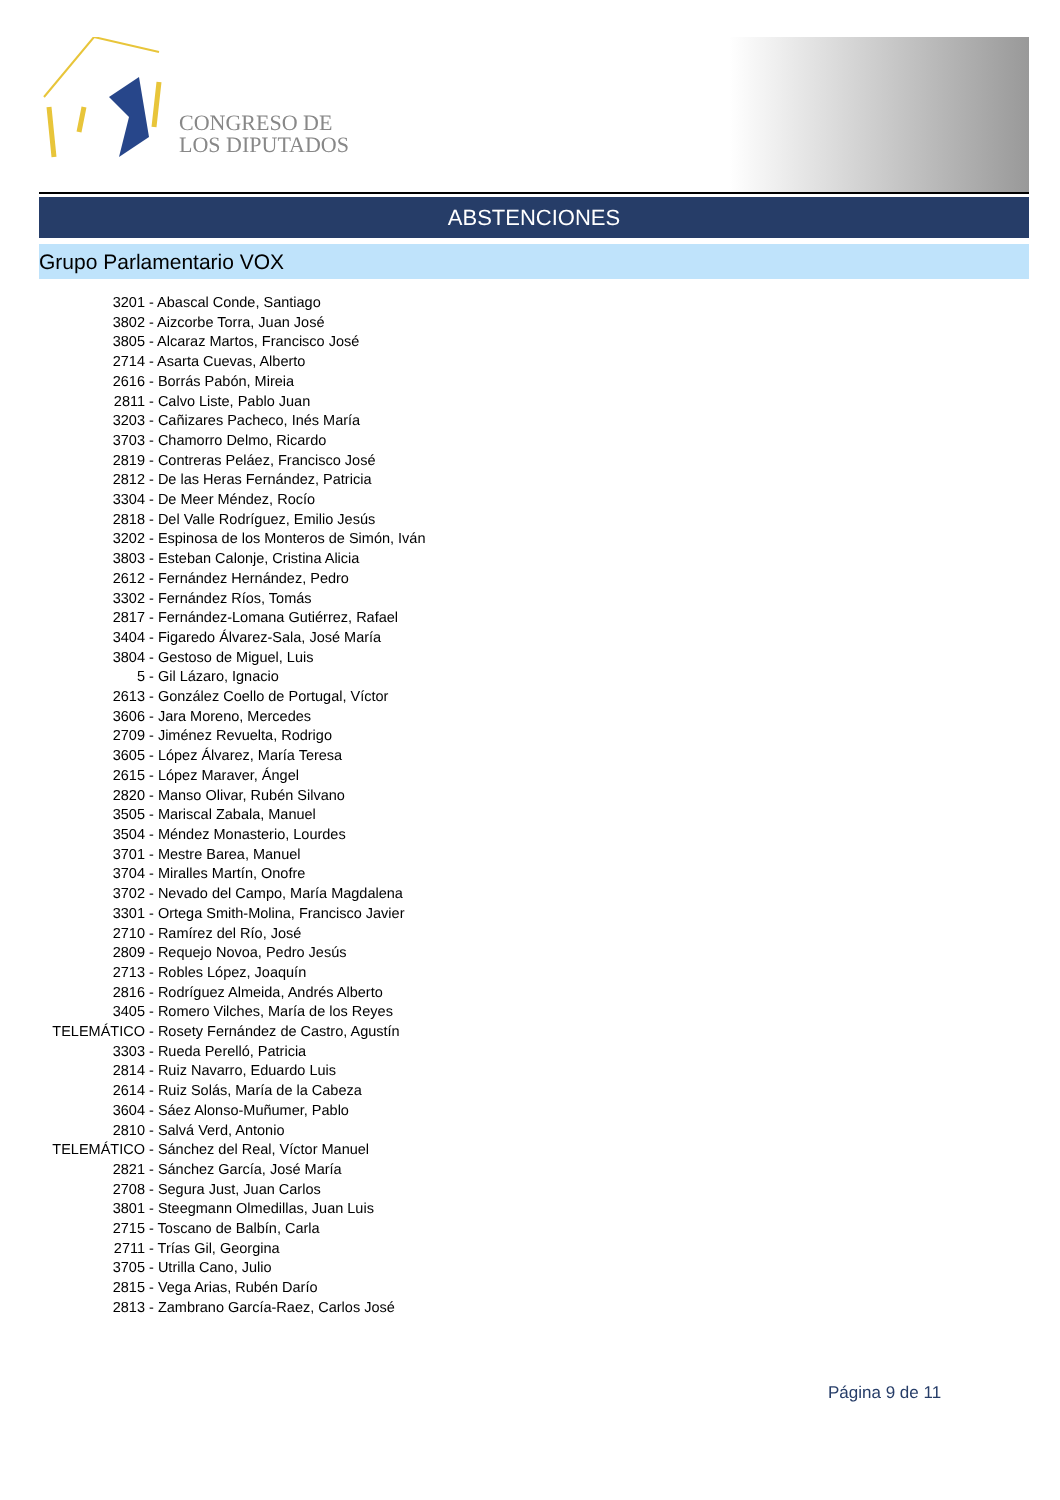CONGRESO DE
LOS DIPUTADOS
ABSTENCIONES
Grupo Parlamentario VOX
3201 - Abascal Conde, Santiago
3802 - Aizcorbe Torra, Juan José
3805 - Alcaraz Martos, Francisco José
2714 - Asarta Cuevas, Alberto
2616 - Borrás Pabón, Mireia
2811 - Calvo Liste, Pablo Juan
3203 - Cañizares Pacheco, Inés María
3703 - Chamorro Delmo, Ricardo
2819 - Contreras Peláez, Francisco José
2812 - De las Heras Fernández, Patricia
3304 - De Meer Méndez, Rocío
2818 - Del Valle Rodríguez, Emilio Jesús
3202 - Espinosa de los Monteros de Simón, Iván
3803 - Esteban Calonje, Cristina Alicia
2612 - Fernández Hernández, Pedro
3302 - Fernández Ríos, Tomás
2817 - Fernández-Lomana Gutiérrez, Rafael
3404 - Figaredo Álvarez-Sala, José María
3804 - Gestoso de Miguel, Luis
5 - Gil Lázaro, Ignacio
2613 - González Coello de Portugal, Víctor
3606 - Jara Moreno, Mercedes
2709 - Jiménez Revuelta, Rodrigo
3605 - López Álvarez, María Teresa
2615 - López Maraver, Ángel
2820 - Manso Olivar, Rubén Silvano
3505 - Mariscal Zabala, Manuel
3504 - Méndez Monasterio, Lourdes
3701 - Mestre Barea, Manuel
3704 - Miralles Martín, Onofre
3702 - Nevado del Campo, María Magdalena
3301 - Ortega Smith-Molina, Francisco Javier
2710 - Ramírez del Río, José
2809 - Requejo Novoa, Pedro Jesús
2713 - Robles López, Joaquín
2816 - Rodríguez Almeida, Andrés Alberto
3405 - Romero Vilches, María de los Reyes
TELEMÁTICO - Rosety Fernández de Castro, Agustín
3303 - Rueda Perelló, Patricia
2814 - Ruiz Navarro, Eduardo Luis
2614 - Ruiz Solás, María de la Cabeza
3604 - Sáez Alonso-Muñumer, Pablo
2810 - Salvá Verd, Antonio
TELEMÁTICO - Sánchez del Real, Víctor Manuel
2821 - Sánchez García, José María
2708 - Segura Just, Juan Carlos
3801 - Steegmann Olmedillas, Juan Luis
2715 - Toscano de Balbín, Carla
2711 - Trías Gil, Georgina
3705 - Utrilla Cano, Julio
2815 - Vega Arias, Rubén Darío
2813 - Zambrano García-Raez, Carlos José
Página 9 de 11